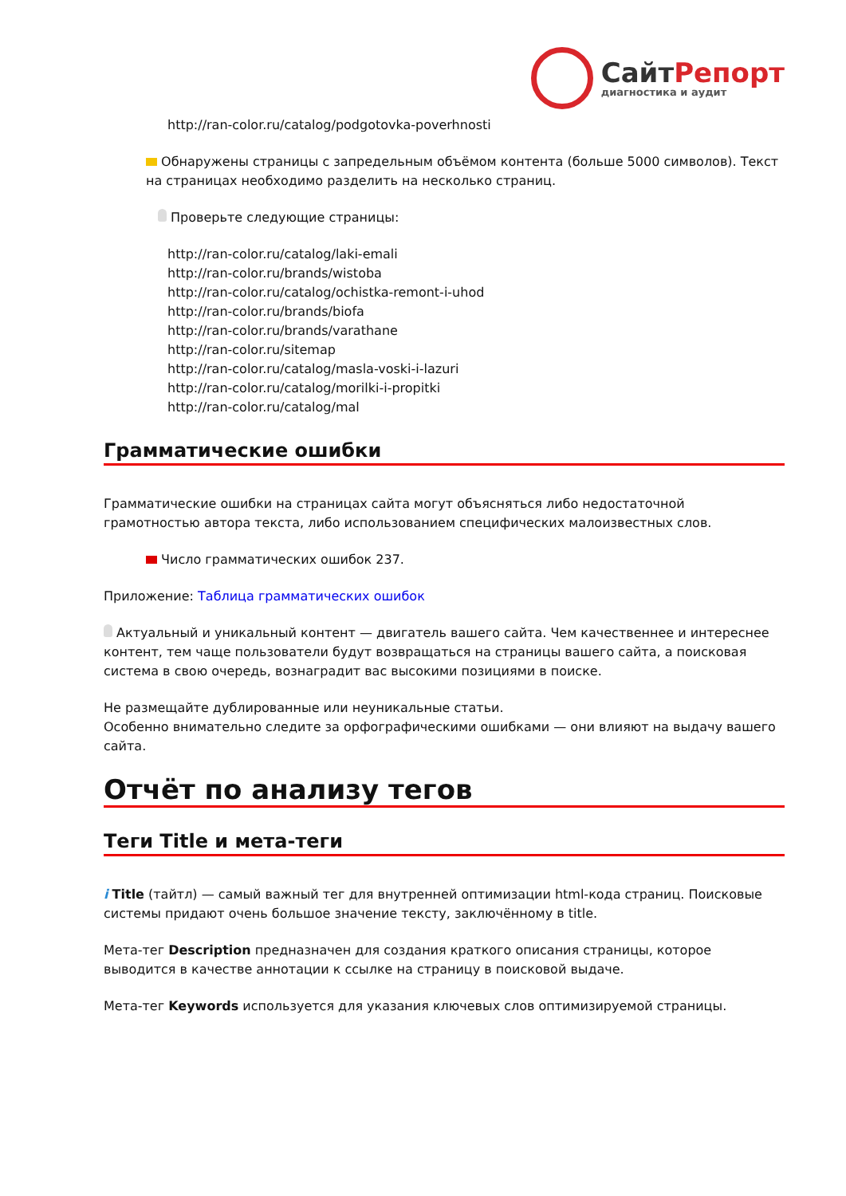СайтРепорт
диагностика и аудит
http://ran-color.ru/catalog/podgotovka-poverhnosti
Обнаружены страницы с запредельным объёмом контента (больше 5000 символов). Текст на страницах необходимо разделить на несколько страниц.
Проверьте следующие страницы:
http://ran-color.ru/catalog/laki-emali
http://ran-color.ru/brands/wistoba
http://ran-color.ru/catalog/ochistka-remont-i-uhod
http://ran-color.ru/brands/biofa
http://ran-color.ru/brands/varathane
http://ran-color.ru/sitemap
http://ran-color.ru/catalog/masla-voski-i-lazuri
http://ran-color.ru/catalog/morilki-i-propitki
http://ran-color.ru/catalog/mal
Грамматические ошибки
Грамматические ошибки на страницах сайта могут объясняться либо недостаточной грамотностью автора текста, либо использованием специфических малоизвестных слов.
Число грамматических ошибок 237.
Приложение: Таблица грамматических ошибок
Актуальный и уникальный контент — двигатель вашего сайта. Чем качественнее и интереснее контент, тем чаще пользователи будут возвращаться на страницы вашего сайта, а поисковая система в свою очередь, вознаградит вас высокими позициями в поиске.
Не размещайте дублированные или неуникальные статьи.
Особенно внимательно следите за орфографическими ошибками — они влияют на выдачу вашего сайта.
Отчёт по анализу тегов
Теги Title и мета-теги
i Title (тайтл) — самый важный тег для внутренней оптимизации html-кода страниц. Поисковые системы придают очень большое значение тексту, заключённому в title.
Мета-тег Description предназначен для создания краткого описания страницы, которое выводится в качестве аннотации к ссылке на страницу в поисковой выдаче.
Мета-тег Keywords используется для указания ключевых слов оптимизируемой страницы.